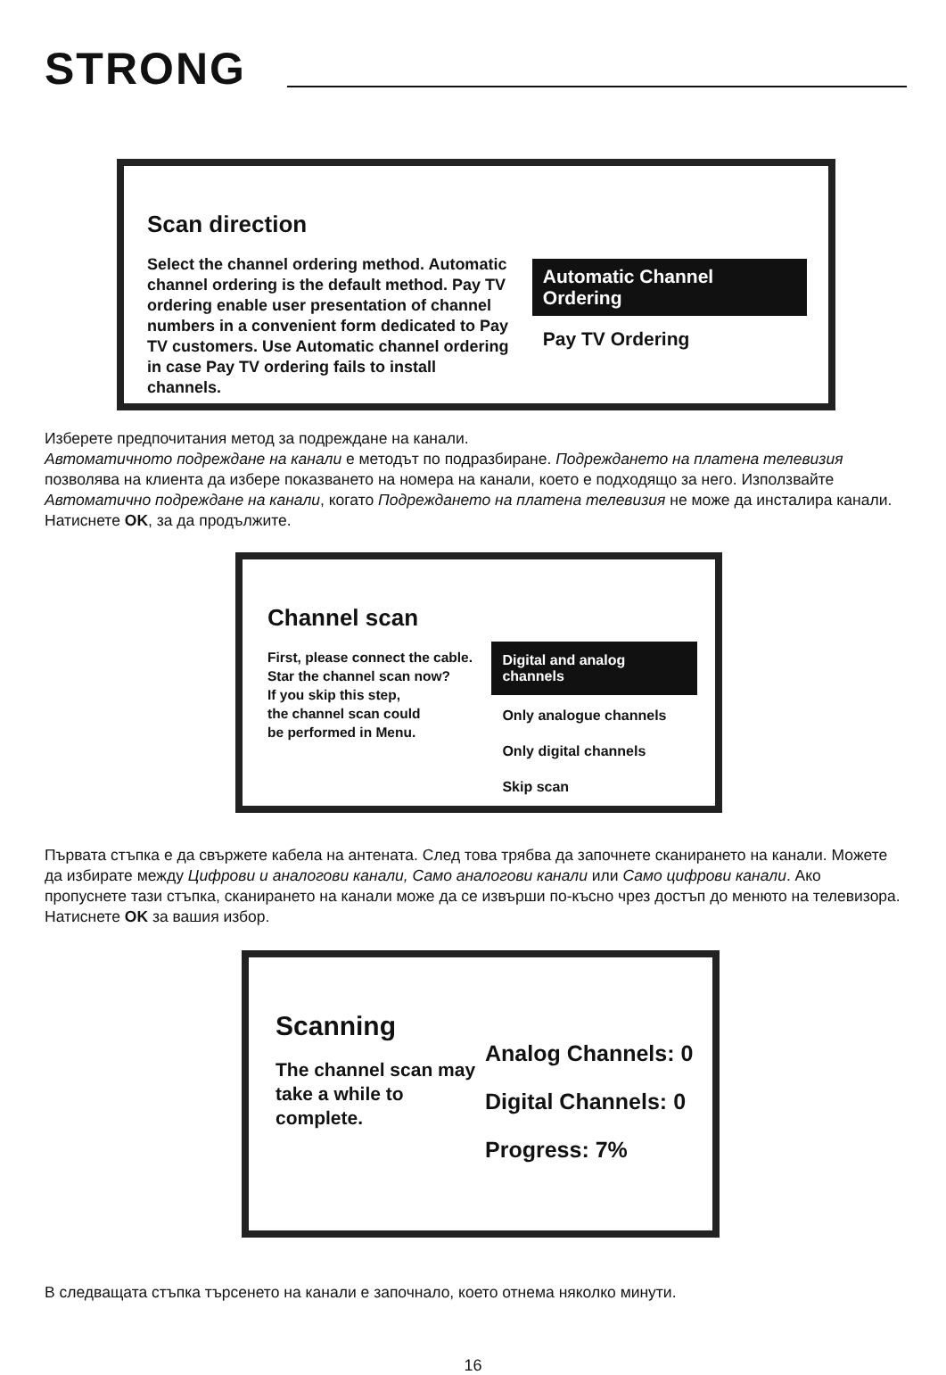STRONG
Scan direction
Select the channel ordering method. Automatic channel ordering is the default method. Pay TV ordering enable user presentation of channel numbers in a convenient form dedicated to Pay TV customers. Use Automatic channel ordering in case Pay TV ordering fails to install channels.
Automatic Channel Ordering
Pay TV Ordering
Изберете предпочитания метод за подреждане на канали.
Автоматичното подреждане на канали е методът по подразбиране. Подреждането на платена телевизия позволява на клиента да избере показването на номера на канали, което е подходящо за него. Използвайте Автоматично подреждане на канали, когато Подреждането на платена телевизия не може да инсталира канали. Натиснете OK, за да продължите.
Channel scan
First, please connect the cable.
Star the channel scan now?
If you skip this step,
the channel scan could
be performed in Menu.
Digital and analog channels
Only analogue channels
Only digital channels
Skip scan
Първата стъпка е да свържете кабела на антената. След това трябва да започнете сканирането на канали. Можете да избирате между Цифрови и аналогови канали, Само аналогови канали или Само цифрови канали. Ако пропуснете тази стъпка, сканирането на канали може да се извърши по-късно чрез достъп до менюто на телевизора. Натиснете OK за вашия избор.
Scanning
The channel scan may take a while to complete.
Analog Channels: 0
Digital Channels: 0
Progress: 7%
В следващата стъпка търсенето на канали е започнало, което отнема няколко минути.
16